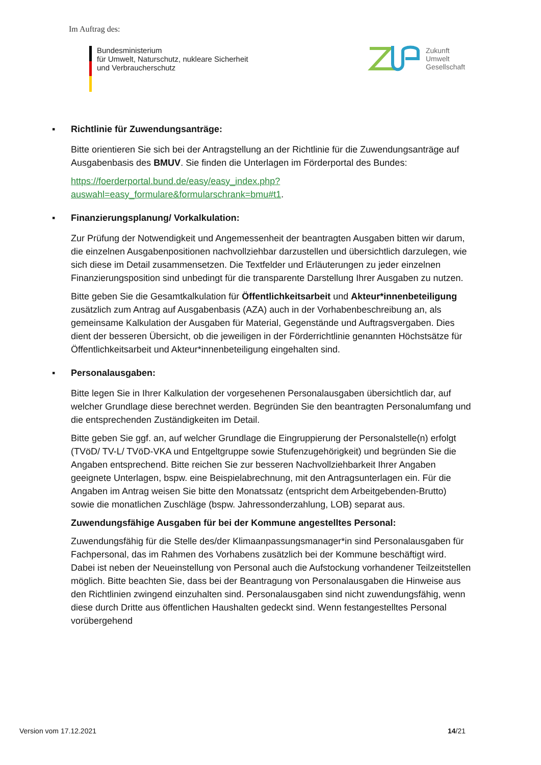Im Auftrag des:
Bundesministerium
für Umwelt, Naturschutz, nukleare Sicherheit
und Verbraucherschutz
Zukunft
Umwelt
Gesellschaft
▪ Richtlinie für Zuwendungsanträge:
Bitte orientieren Sie sich bei der Antragstellung an der Richtlinie für die Zuwendungsanträge auf Ausgabenbasis des BMUV. Sie finden die Unterlagen im Förderportal des Bundes:
https://foerderportal.bund.de/easy/easy_index.php?auswahl=easy_formulare&formularschrank=bmu#t1.
▪ Finanzierungsplanung/ Vorkalkulation:
Zur Prüfung der Notwendigkeit und Angemessenheit der beantragten Ausgaben bitten wir darum, die einzelnen Ausgabenpositionen nachvollziehbar darzustellen und übersichtlich darzulegen, wie sich diese im Detail zusammensetzen. Die Textfelder und Erläuterungen zu jeder einzelnen Finanzierungsposition sind unbedingt für die transparente Darstellung Ihrer Ausgaben zu nutzen.
Bitte geben Sie die Gesamtkalkulation für Öffentlichkeitsarbeit und Akteur*innenbeteiligung zusätzlich zum Antrag auf Ausgabenbasis (AZA) auch in der Vorhabenbeschreibung an, als gemeinsame Kalkulation der Ausgaben für Material, Gegenstände und Auftragsvergaben. Dies dient der besseren Übersicht, ob die jeweiligen in der Förderrichtlinie genannten Höchstsätze für Öffentlichkeitsarbeit und Akteur*innenbeteiligung eingehalten sind.
▪ Personalausgaben:
Bitte legen Sie in Ihrer Kalkulation der vorgesehenen Personalausgaben übersichtlich dar, auf welcher Grundlage diese berechnet werden. Begründen Sie den beantragten Personalumfang und die entsprechenden Zuständigkeiten im Detail.
Bitte geben Sie ggf. an, auf welcher Grundlage die Eingruppierung der Personalstelle(n) erfolgt (TVöD/ TV-L/ TVöD-VKA und Entgeltgruppe sowie Stufenzugehörigkeit) und begründen Sie die Angaben entsprechend. Bitte reichen Sie zur besseren Nachvollziehbarkeit Ihrer Angaben geeignete Unterlagen, bspw. eine Beispielabrechnung, mit den Antragsunterlagen ein. Für die Angaben im Antrag weisen Sie bitte den Monatssatz (entspricht dem Arbeitgebenden-Brutto) sowie die monatlichen Zuschläge (bspw. Jahressonderzahlung, LOB) separat aus.
Zuwendungsfähige Ausgaben für bei der Kommune angestelltes Personal:
Zuwendungsfähig für die Stelle des/der Klimaanpassungsmanager*in sind Personalausgaben für Fachpersonal, das im Rahmen des Vorhabens zusätzlich bei der Kommune beschäftigt wird. Dabei ist neben der Neueinstellung von Personal auch die Aufstockung vorhandener Teilzeitstellen möglich. Bitte beachten Sie, dass bei der Beantragung von Personalausgaben die Hinweise aus den Richtlinien zwingend einzuhalten sind. Personalausgaben sind nicht zuwendungsfähig, wenn diese durch Dritte aus öffentlichen Haushalten gedeckt sind. Wenn festangestelltes Personal vorübergehend
Version vom 17.12.2021 14/21